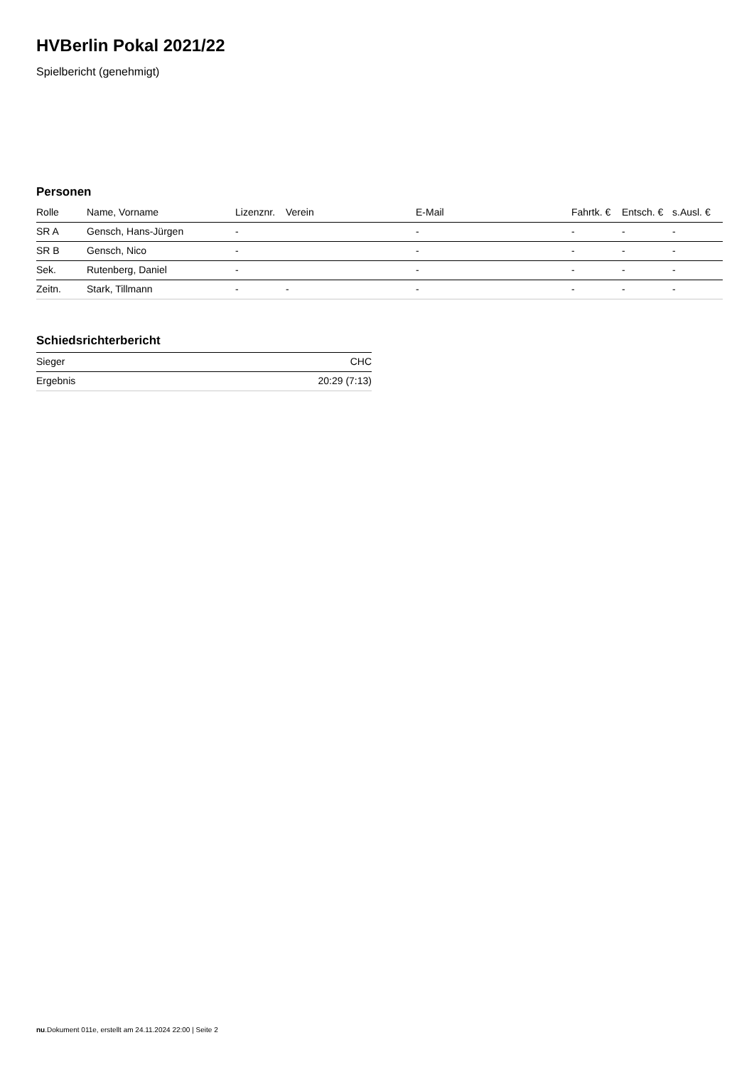HVBerlin Pokal 2021/22
Spielbericht (genehmigt)
Personen
| Rolle | Name, Vorname | Lizenznr. | Verein | E-Mail | Fahrtk. € | Entsch. € | s.Ausl. € |
| --- | --- | --- | --- | --- | --- | --- | --- |
| SR A | Gensch, Hans-Jürgen | - | | - | - | - | - |
| SR B | Gensch, Nico | - | | - | - | - | - |
| Sek. | Rutenberg, Daniel | - | | - | - | - | - |
| Zeitn. | Stark, Tillmann | - | - | - | - | - | - |
Schiedsrichterbericht
| Sieger | CHC |
| Ergebnis | 20:29 (7:13) |
nu.Dokument 011e, erstellt am 24.11.2024 22:00 | Seite 2